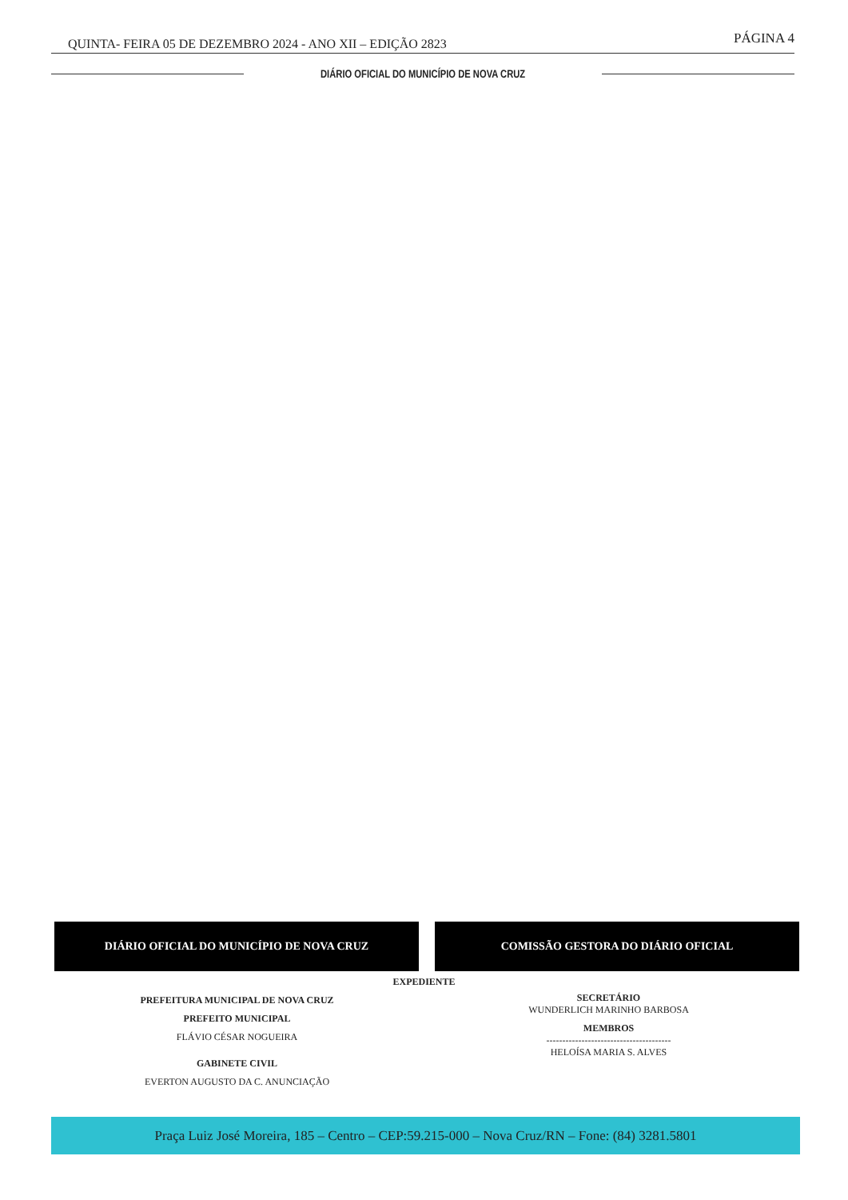QUINTA- FEIRA 05 DE DEZEMBRO 2024 - ANO XII – EDIÇÃO 2823 PÁGINA 4
DIÁRIO OFICIAL DO MUNICÍPIO DE NOVA CRUZ
DIÁRIO OFICIAL DO MUNICÍPIO DE NOVA CRUZ COMISSÃO GESTORA DO DIÁRIO OFICIAL
EXPEDIENTE
PREFEITURA MUNICIPAL DE NOVA CRUZ
PREFEITO MUNICIPAL
FLÁVIO CÉSAR NOGUEIRA
GABINETE CIVIL
EVERTON AUGUSTO DA C. ANUNCIAÇÃO
SECRETÁRIO
WUNDERLICH MARINHO BARBOSA
MEMBROS
---------------------------------------
HELOÍSA MARIA S. ALVES
Praça Luiz José Moreira, 185 – Centro – CEP:59.215-000 – Nova Cruz/RN – Fone: (84) 3281.5801